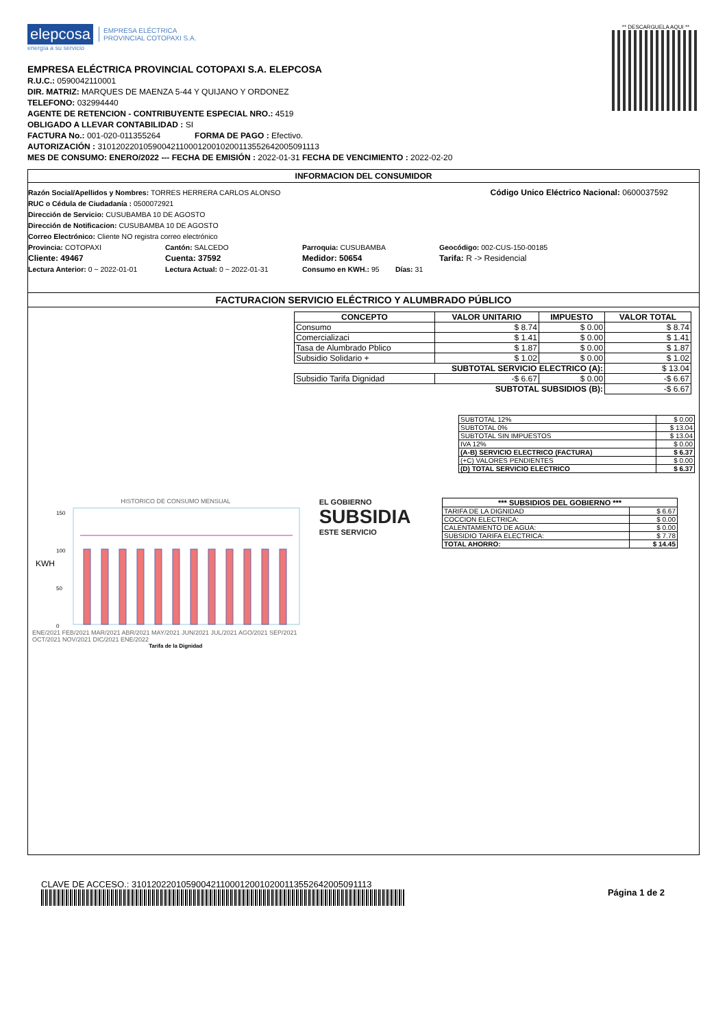elepcosa EMPRESA ELÉCTRICA
PROVINCIAL COTOPAXI S.A.
energía a su servicio
EMPRESA ELÉCTRICA PROVINCIAL COTOPAXI S.A. ELEPCOSA
R.U.C.: 0590042110001
DIR. MATRIZ: MARQUES DE MAENZA 5-44 Y QUIJANO Y ORDONEZ
TELEFONO: 032994440
AGENTE DE RETENCION - CONTRIBUYENTE ESPECIAL NRO.: 4519
OBLIGADO A LLEVAR CONTABILIDAD : SI
FACTURA No.: 001-020-011355264 FORMA DE PAGO : Efectivo.
AUTORIZACIÓN : 3101202201059004211000120010200113552642005091113
MES DE CONSUMO: ENERO/2022 --- FECHA DE EMISIÓN : 2022-01-31 FECHA DE VENCIMIENTO : 2022-02-20
** DESCARGUELA AQUI **
INFORMACION DEL CONSUMIDOR
Razón Social/Apellidos y Nombres: TORRES HERRERA CARLOS ALONSO Código Unico Eléctrico Nacional: 0600037592
RUC o Cédula de Ciudadanía : 0500072921
Dirección de Servicio: CUSUBAMBA 10 DE AGOSTO
Dirección de Notificacion: CUSUBAMBA 10 DE AGOSTO
Correo Electrónico: Cliente NO registra correo electrónico
Provincia: COTOPAXI Cantón: SALCEDO Parroquia: CUSUBAMBA Geocódigo: 002-CUS-150-00185
Cliente: 49467 Cuenta: 37592 Medidor: 50654 Tarifa: R -> Residencial
Lectura Anterior: 0 ~ 2022-01-01
Lectura Actual: 0 ~ 2022-01-31 Consumo en KWH.: 95 Días: 31
FACTURACION SERVICIO ELÉCTRICO Y ALUMBRADO PÚBLICO
| CONCEPTO | VALOR UNITARIO | IMPUESTO | VALOR TOTAL |
| --- | --- | --- | --- |
| Consumo | $ 8.74 | $ 0.00 | $ 8.74 |
| Comercializaci | $ 1.41 | $ 0.00 | $ 1.41 |
| Tasa de Alumbrado Pblico | $ 1.87 | $ 0.00 | $ 1.87 |
| Subsidio Solidario + | $ 1.02 | $ 0.00 | $ 1.02 |
| SUBTOTAL SERVICIO ELECTRICO (A): | | | $ 13.04 |
| Subsidio Tarifa Dignidad | -$ 6.67 | $ 0.00 | -$ 6.67 |
| SUBTOTAL SUBSIDIOS (B): | | | -$ 6.67 |
| SUBTOTAL 12% | $ 0.00 |
| SUBTOTAL 0% | $ 13.04 |
| SUBTOTAL SIN IMPUESTOS | $ 13.04 |
| IVA 12% | $ 0.00 |
| (A-B) SERVICIO ELECTRICO (FACTURA) | $ 6.37 |
| (+C) VALORES PENDIENTES | $ 0.00 |
| (D) TOTAL SERVICIO ELECTRICO | $ 6.37 |
HISTORICO DE CONSUMO MENSUAL
KWH
150
100
50
0
ENE/2021 FEB/2021 MAR/2021 ABR/2021 MAY/2021 JUN/2021 JUL/2021 AGO/2021 SEP/2021 OCT/2021 NOV/2021 DIC/2021 ENE/2022
Tarifa de la Dignidad
EL GOBIERNO
SUBSIDIA
ESTE SERVICIO
| *** SUBSIDIOS DEL GOBIERNO *** | |
| --- | --- |
| TARIFA DE LA DIGNIDAD | $ 6.67 |
| COCCION ELECTRICA: | $ 0.00 |
| CALENTAMIENTO DE AGUA: | $ 0.00 |
| SUBSIDIO TARIFA ELECTRICA: | $ 7.78 |
| TOTAL AHORRO: | $ 14.45 |
CLAVE DE ACCESO.: 3101202201059004211000120010200113552642005091113
Página 1 de 2